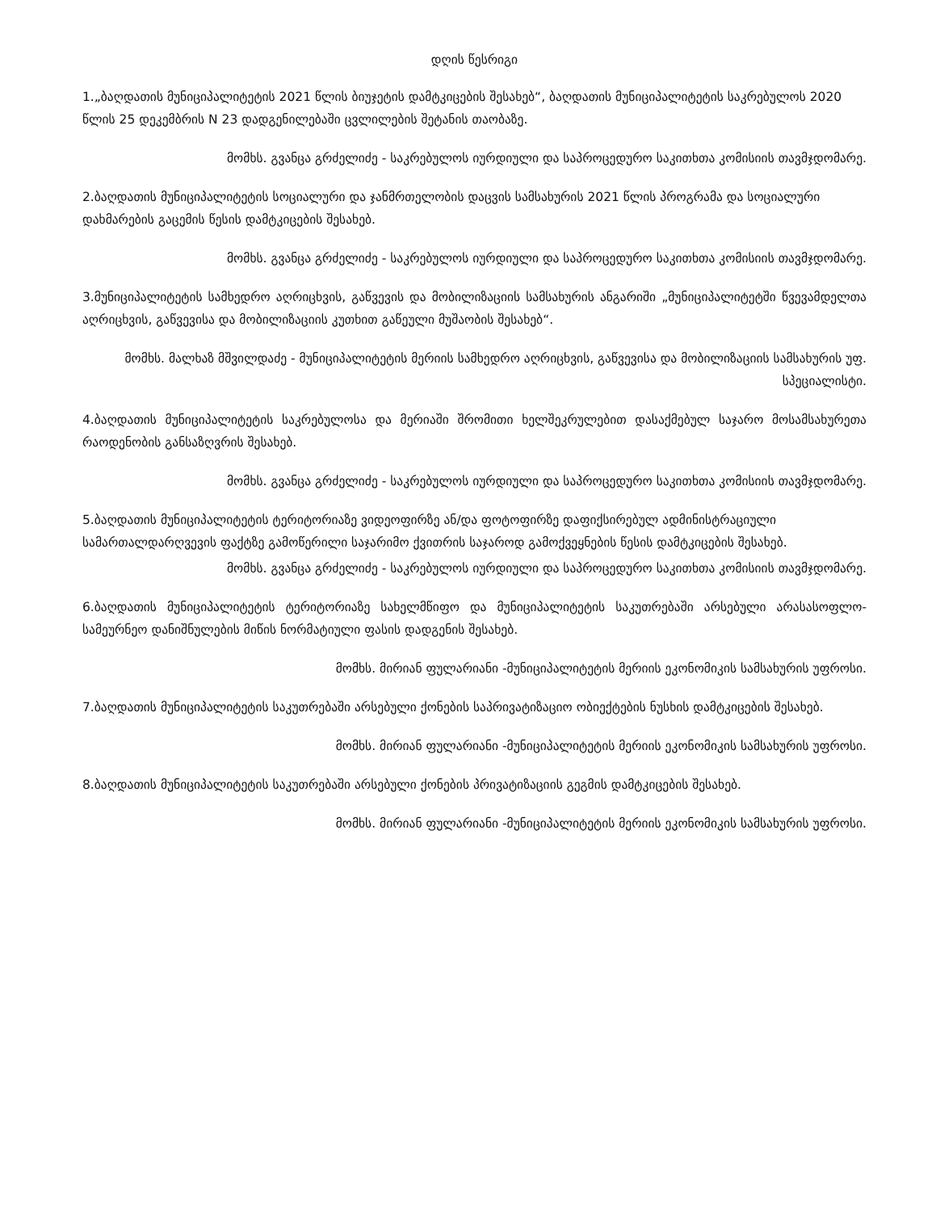დღის წესრიგი
1.„ბაღდათის მუნიციპალიტეტის 2021 წლის ბიუჯეტის დამტკიცების შესახებ“, ბაღდათის მუნიციპალიტეტის საკრებულოს 2020 წლის 25 დეკემბრის N 23 დადგენილებაში ცვლილების შეტანის თაობაზე.
მომხს. გვანცა გრძელიძე - საკრებულოს იურდიული და საპროცედურო საკითხთა კომისიის თავმჯდომარე.
2.ბაღდათის მუნიციპალიტეტის სოციალური და ჯანმრთელობის დაცვის სამსახურის 2021 წლის პროგრამა და სოციალური დახმარების გაცემის წესის დამტკიცების შესახებ.
მომხს. გვანცა გრძელიძე - საკრებულოს იურდიული და საპროცედურო საკითხთა კომისიის თავმჯდომარე.
3.მუნიციპალიტეტის სამხედრო აღრიცხვის, გაწვევის და მობილიზაციის სამსახურის ანგარიში „მუნიციპალიტეტში წვევამდელთა აღრიცხვის, გაწვევისა და მობილიზაციის კუთხით გაწეული მუშაობის შესახებ“.
მომხს. მალხაზ მშვილდაძე - მუნიციპალიტეტის მერიის სამხედრო აღრიცხვის, გაწვევისა და მობილიზაციის სამსახურის უფ. სპეციალისტი.
4.ბაღდათის მუნიციპალიტეტის საკრებულოსა და მერიაში შრომითი ხელშეკრულებით დასაქმებულ საჯარო მოსამსახურეთა რაოდენობის განსაზღვრის შესახებ.
მომხს. გვანცა გრძელიძე - საკრებულოს იურდიული და საპროცედურო საკითხთა კომისიის თავმჯდომარე.
5.ბაღდათის მუნიციპალიტეტის ტერიტორიაზე ვიდეოფირზე ან/და ფოტოფირზე დაფიქსირებულ ადმინისტრაციული სამართალდარღვევის ფაქტზე გამოწერილი საჯარიმო ქვითრის საჯაროდ გამოქვეყნების წესის დამტკიცების შესახებ.
მომხს. გვანცა გრძელიძე - საკრებულოს იურდიული და საპროცედურო საკითხთა კომისიის თავმჯდომარე.
6.ბაღდათის მუნიციპალიტეტის ტერიტორიაზე სახელმწიფო და მუნიციპალიტეტის საკუთრებაში არსებული არასასოფლო-სამეურნეო დანიშნულების მიწის ნორმატიული ფასის დადგენის შესახებ.
მომხს. მირიან ფულარიანი -მუნიციპალიტეტის მერიის ეკონომიკის სამსახურის უფროსი.
7.ბაღდათის მუნიციპალიტეტის საკუთრებაში არსებული ქონების საპრივატიზაციო ობიექტების ნუსხის დამტკიცების შესახებ.
მომხს. მირიან ფულარიანი -მუნიციპალიტეტის მერიის ეკონომიკის სამსახურის უფროსი.
8.ბაღდათის მუნიციპალიტეტის საკუთრებაში არსებული ქონების პრივატიზაციის გეგმის დამტკიცების შესახებ.
მომხს. მირიან ფულარიანი -მუნიციპალიტეტის მერიის ეკონომიკის სამსახურის უფროსი.